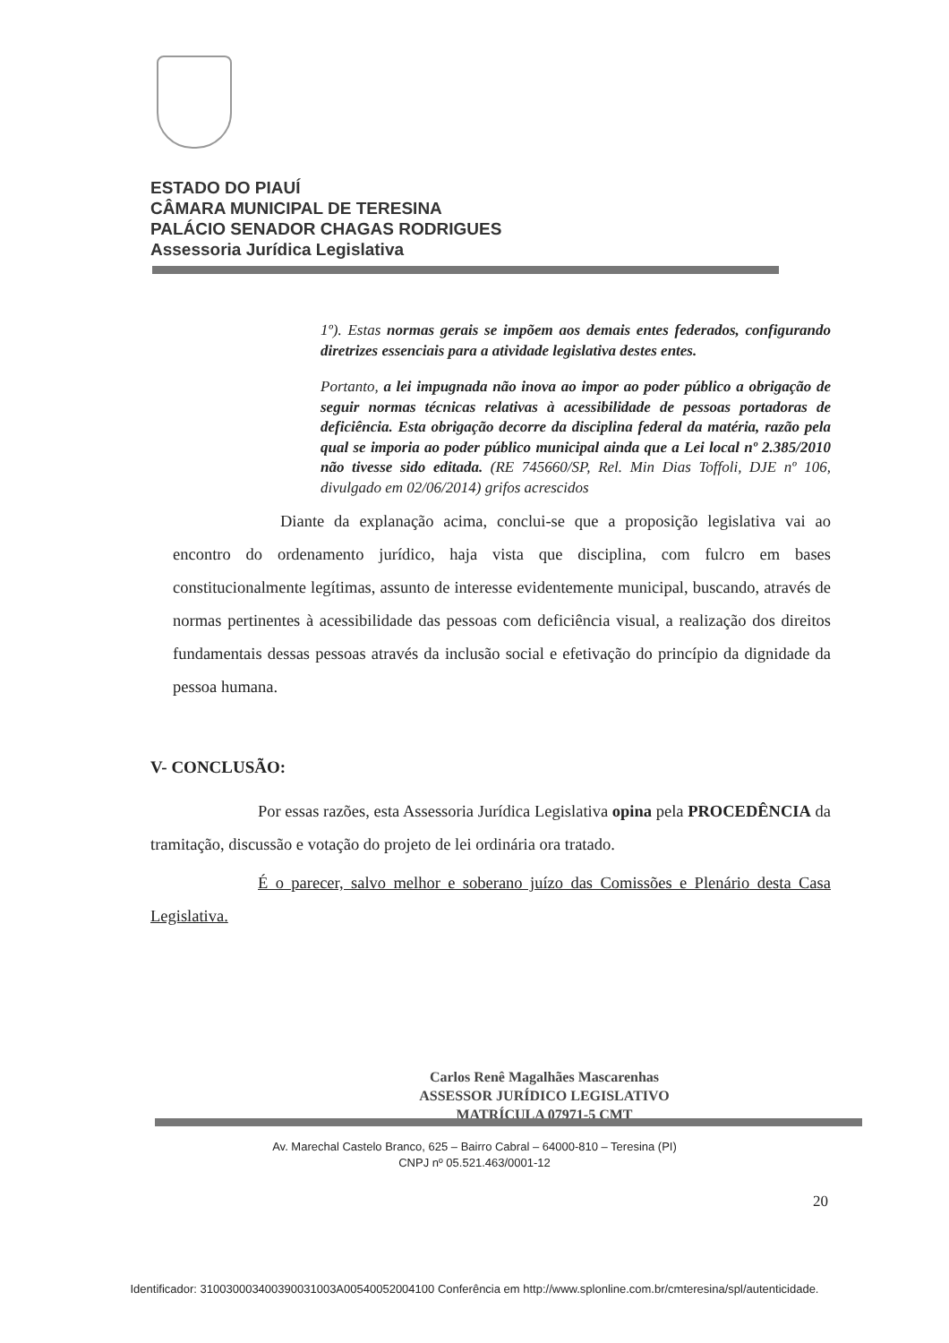ESTADO DO PIAUÍ
CÂMARA MUNICIPAL DE TERESINA
PALÁCIO SENADOR CHAGAS RODRIGUES
Assessoria Jurídica Legislativa
1º). Estas normas gerais se impõem aos demais entes federados, configurando diretrizes essenciais para a atividade legislativa destes entes.
Portanto, a lei impugnada não inova ao impor ao poder público a obrigação de seguir normas técnicas relativas à acessibilidade de pessoas portadoras de deficiência. Esta obrigação decorre da disciplina federal da matéria, razão pela qual se imporia ao poder público municipal ainda que a Lei local nº 2.385/2010 não tivesse sido editada. (RE 745660/SP, Rel. Min Dias Toffoli, DJE nº 106, divulgado em 02/06/2014) grifos acrescidos
Diante da explanação acima, conclui-se que a proposição legislativa vai ao encontro do ordenamento jurídico, haja vista que disciplina, com fulcro em bases constitucionalmente legítimas, assunto de interesse evidentemente municipal, buscando, através de normas pertinentes à acessibilidade das pessoas com deficiência visual, a realização dos direitos fundamentais dessas pessoas através da inclusão social e efetivação do princípio da dignidade da pessoa humana.
V- CONCLUSÃO:
Por essas razões, esta Assessoria Jurídica Legislativa opina pela PROCEDÊNCIA da tramitação, discussão e votação do projeto de lei ordinária ora tratado.
É o parecer, salvo melhor e soberano juízo das Comissões e Plenário desta Casa Legislativa.
Carlos Renê Magalhães Mascarenhas
ASSESSOR JURÍDICO LEGISLATIVO
MATRÍCULA 07971-5 CMT
Av. Marechal Castelo Branco, 625 – Bairro Cabral – 64000-810 – Teresina (PI)
CNPJ nº 05.521.463/0001-12
20
Identificador: 310030003400390031003A00540052004100 Conferência em http://www.splonline.com.br/cmteresina/spl/autenticidade.